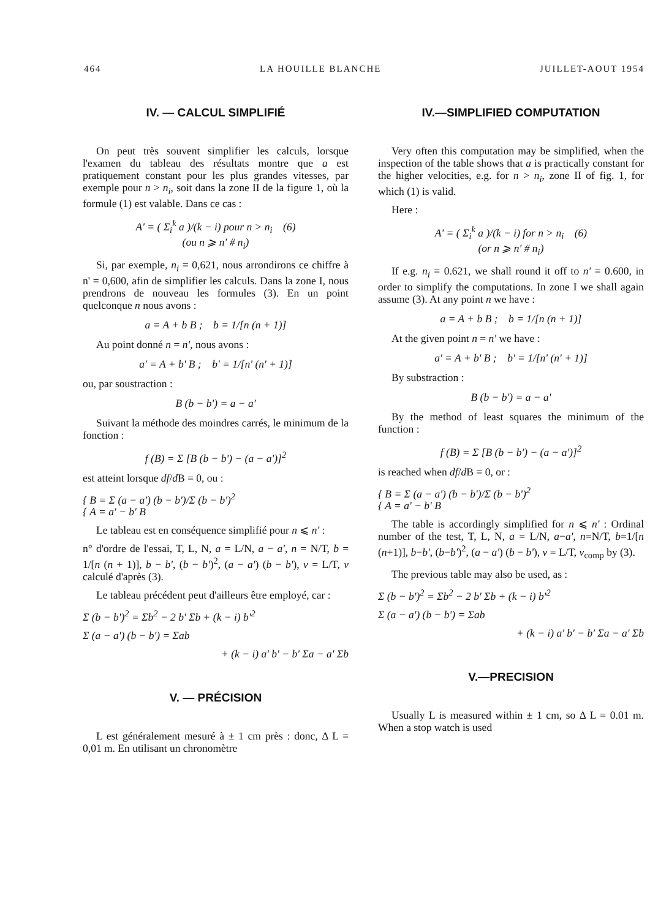464 LA HOUILLE BLANCHE JUILLET-AOUT 1954
IV. — CALCUL SIMPLIFIÉ
On peut très souvent simplifier les calculs, lorsque l'examen du tableau des résultats montre que a est pratiquement constant pour les plus grandes vitesses, par exemple pour n > n<sub>i</sub>, soit dans la zone II de la figure 1, où la formule (1) est valable. Dans ce cas :
A' = ( Σ<sub>i</sub><sup>k</sup> a )/(k − i) pour n > n<sub>i</sub> (6)
(ou n ⩾ n' # n<sub>i</sub>)
Si, par exemple, n<sub>i</sub> = 0,621, nous arrondirons ce chiffre à n' = 0,600, afin de simplifier les calculs. Dans la zone I, nous prendrons de nouveau les formules (3). En un point quelconque n nous avons :
a = A + b B ; b = 1/[n (n + 1)]
Au point donné n = n', nous avons :
a' = A + b' B ; b' = 1/[n' (n' + 1)]
ou, par soustraction :
B (b − b') = a − a'
Suivant la méthode des moindres carrés, le minimum de la fonction :
f (B) = Σ [B (b − b') − (a − a')]<sup>2</sup>
est atteint lorsque df/d B = 0, ou :
{ B = Σ (a − a') (b − b')/Σ (b − b')<sup>2</sup>
{ A = a' − b' B
Le tableau est en conséquence simplifié pour n ⩽ n' :
n° d'ordre de l'essai, T, L, N, a = L/N, a − a', n = N/T, b = 1/[n (n + 1)], b − b', (b − b')<sup>2</sup>, (a − a') (b − b'), v = L/T, v calculé d'après (3).
Le tableau précédent peut d'ailleurs être employé, car :
Σ (b − b')<sup>2</sup> = Σb<sup>2</sup> − 2 b' Σb + (k − i) b'<sup>2</sup>
Σ (a − a') (b − b') = Σab
+ (k − i) a' b' − b' Σa − a' Σb
V. — PRÉCISION
L est généralement mesuré à ± 1 cm près : donc, Δ L = 0,01 m. En utilisant un chronomètre
IV.—SIMPLIFIED COMPUTATION
Very often this computation may be simplified, when the inspection of the table shows that a is practically constant for the higher velocities, e.g. for n > n<sub>i</sub>, zone II of fig. 1, for which (1) is valid.
Here :
A' = ( Σ<sub>i</sub><sup>k</sup> a )/(k − i) for n > n<sub>i</sub> (6)
(or n ⩾ n' # n<sub>i</sub>)
If e.g. n<sub>i</sub> = 0.621, we shall round it off to n' = 0.600, in order to simplify the computations. In zone I we shall again assume (3). At any point n we have :
a = A + b B ; b = 1/[n (n + 1)]
At the given point n = n' we have :
a' = A + b' B ; b' = 1/[n' (n' + 1)]
By substraction :
B (b − b') = a − a'
By the method of least squares the minimum of the function :
f (B) = Σ [B (b − b') − (a − a')]<sup>2</sup>
is reached when df/d B = 0, or :
{ B = Σ (a − a') (b − b')/Σ (b − b')<sup>2</sup>
{ A = a' − b' B
The table is accordingly simplified for n ⩽ n' : Ordinal number of the test, T, L, N, a = L/N, a−a', n=N/T, b=1/[n (n+1)], b−b', (b−b')<sup>2</sup>, (a − a') (b − b'), v = L/T, v<sub>comp</sub> by (3).
The previous table may also be used, as :
Σ (b − b')<sup>2</sup> = Σb<sup>2</sup> − 2 b' Σb + (k − i) b'<sup>2</sup>
Σ (a − a') (b − b') = Σab
+ (k − i) a' b' − b' Σa − a' Σb
V.—PRECISION
Usually L is measured within ± 1 cm, so Δ L = 0.01 m. When a stop watch is used